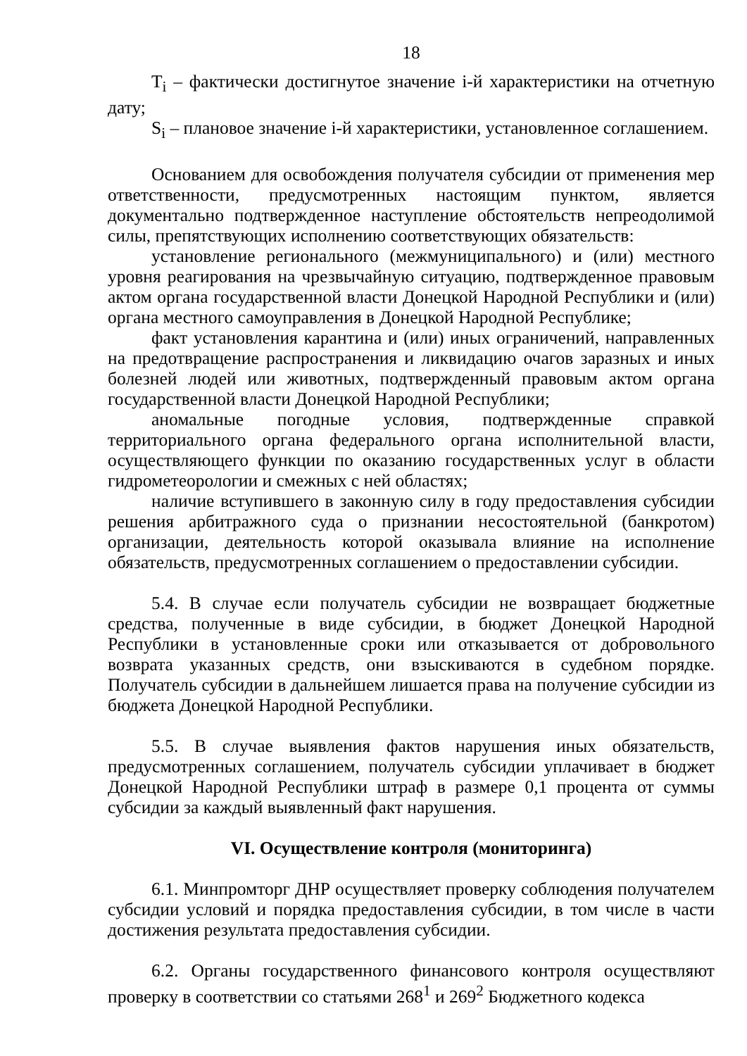18
T<sub>i</sub> – фактически достигнутое значение i-й характеристики на отчетную дату;
S<sub>i</sub> – плановое значение i-й характеристики, установленное соглашением.
Основанием для освобождения получателя субсидии от применения мер ответственности, предусмотренных настоящим пунктом, является документально подтвержденное наступление обстоятельств непреодолимой силы, препятствующих исполнению соответствующих обязательств:
установление регионального (межмуниципального) и (или) местного уровня реагирования на чрезвычайную ситуацию, подтвержденное правовым актом органа государственной власти Донецкой Народной Республики и (или) органа местного самоуправления в Донецкой Народной Республике;
факт установления карантина и (или) иных ограничений, направленных на предотвращение распространения и ликвидацию очагов заразных и иных болезней людей или животных, подтвержденный правовым актом органа государственной власти Донецкой Народной Республики;
аномальные погодные условия, подтвержденные справкой территориального органа федерального органа исполнительной власти, осуществляющего функции по оказанию государственных услуг в области гидрометеорологии и смежных с ней областях;
наличие вступившего в законную силу в году предоставления субсидии решения арбитражного суда о признании несостоятельной (банкротом) организации, деятельность которой оказывала влияние на исполнение обязательств, предусмотренных соглашением о предоставлении субсидии.
5.4. В случае если получатель субсидии не возвращает бюджетные средства, полученные в виде субсидии, в бюджет Донецкой Народной Республики в установленные сроки или отказывается от добровольного возврата указанных средств, они взыскиваются в судебном порядке. Получатель субсидии в дальнейшем лишается права на получение субсидии из бюджета Донецкой Народной Республики.
5.5. В случае выявления фактов нарушения иных обязательств, предусмотренных соглашением, получатель субсидии уплачивает в бюджет Донецкой Народной Республики штраф в размере 0,1 процента от суммы субсидии за каждый выявленный факт нарушения.
VI. Осуществление контроля (мониторинга)
6.1. Минпромторг ДНР осуществляет проверку соблюдения получателем субсидии условий и порядка предоставления субсидии, в том числе в части достижения результата предоставления субсидии.
6.2. Органы государственного финансового контроля осуществляют проверку в соответствии со статьями 268<sup>1</sup> и 269<sup>2</sup> Бюджетного кодекса